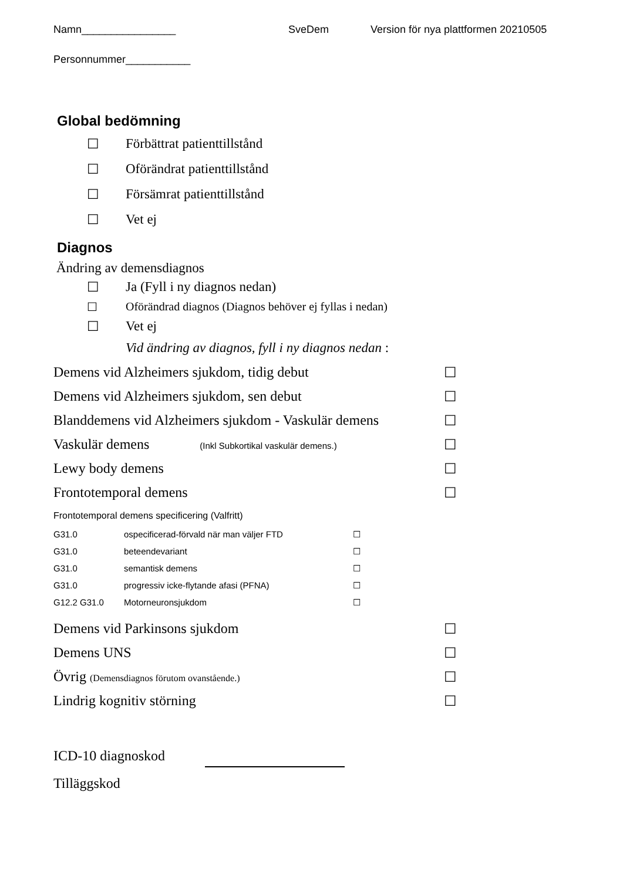Namn________________ SveDem Version för nya plattformen 20210505
Personnummer___________
Global bedömning
☐ Förbättrat patienttillstånd
☐ Oförändrat patienttillstånd
☐ Försämrat patienttillstånd
☐ Vet ej
Diagnos
Ändring av demensdiagnos
☐ Ja (Fyll i ny diagnos nedan)
☐ Oförändrad diagnos (Diagnos behöver ej fyllas i nedan)
☐ Vet ej
Vid ändring av diagnos, fyll i ny diagnos nedan :
Demens vid Alzheimers sjukdom, tidig debut ☐
Demens vid Alzheimers sjukdom, sen debut ☐
Blanddemens vid Alzheimers sjukdom - Vaskulär demens ☐
Vaskulär demens (Inkl Subkortikal vaskulär demens.) ☐
Lewy body demens ☐
Frontotemporal demens ☐
Frontotemporal demens specificering (Valfritt)
G31.0 ospecificerad-förvald när man väljer FTD ☐
G31.0 beteendevariant ☐
G31.0 semantisk demens ☐
G31.0 progressiv icke-flytande afasi (PFNA) ☐
G12.2 G31.0 Motorneuronsjukdom ☐
Demens vid Parkinsons sjukdom ☐
Demens UNS ☐
Övrig (Demensdiagnos förutom ovanstående.) ☐
Lindrig kognitiv störning ☐
ICD-10 diagnoskod
Tilläggskod